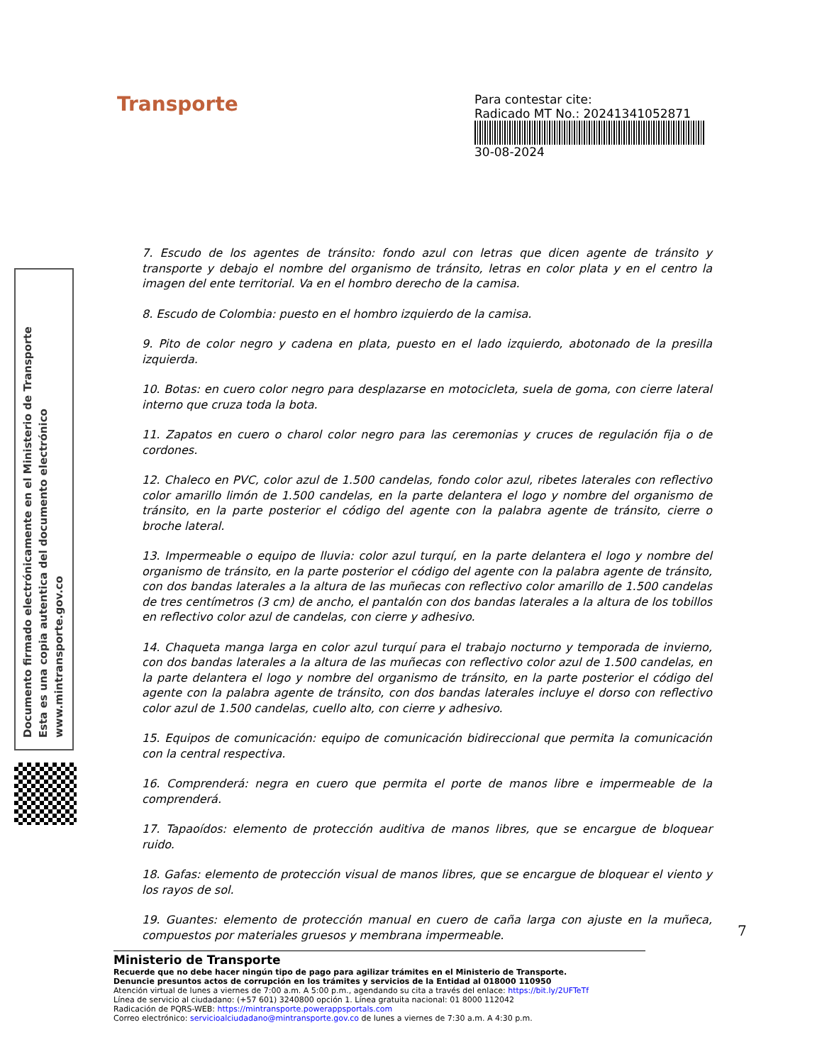Transporte
Para contestar cite:
Radicado MT No.: 20241341052871
30-08-2024
7. Escudo de los agentes de tránsito: fondo azul con letras que dicen agente de tránsito y transporte y debajo el nombre del organismo de tránsito, letras en color plata y en el centro la imagen del ente territorial. Va en el hombro derecho de la camisa.
8. Escudo de Colombia: puesto en el hombro izquierdo de la camisa.
9. Pito de color negro y cadena en plata, puesto en el lado izquierdo, abotonado de la presilla izquierda.
10. Botas: en cuero color negro para desplazarse en motocicleta, suela de goma, con cierre lateral interno que cruza toda la bota.
11. Zapatos en cuero o charol color negro para las ceremonias y cruces de regulación fija o de cordones.
12. Chaleco en PVC, color azul de 1.500 candelas, fondo color azul, ribetes laterales con reflectivo color amarillo limón de 1.500 candelas, en la parte delantera el logo y nombre del organismo de tránsito, en la parte posterior el código del agente con la palabra agente de tránsito, cierre o broche lateral.
13. Impermeable o equipo de lluvia: color azul turquí, en la parte delantera el logo y nombre del organismo de tránsito, en la parte posterior el código del agente con la palabra agente de tránsito, con dos bandas laterales a la altura de las muñecas con reflectivo color amarillo de 1.500 candelas de tres centímetros (3 cm) de ancho, el pantalón con dos bandas laterales a la altura de los tobillos en reflectivo color azul de candelas, con cierre y adhesivo.
14. Chaqueta manga larga en color azul turquí para el trabajo nocturno y temporada de invierno, con dos bandas laterales a la altura de las muñecas con reflectivo color azul de 1.500 candelas, en la parte delantera el logo y nombre del organismo de tránsito, en la parte posterior el código del agente con la palabra agente de tránsito, con dos bandas laterales incluye el dorso con reflectivo color azul de 1.500 candelas, cuello alto, con cierre y adhesivo.
15. Equipos de comunicación: equipo de comunicación bidireccional que permita la comunicación con la central respectiva.
16. Comprenderá: negra en cuero que permita el porte de manos libre e impermeable de la comprenderá.
17. Tapaoídos: elemento de protección auditiva de manos libres, que se encargue de bloquear ruido.
18. Gafas: elemento de protección visual de manos libres, que se encargue de bloquear el viento y los rayos de sol.
19. Guantes: elemento de protección manual en cuero de caña larga con ajuste en la muñeca, compuestos por materiales gruesos y membrana impermeable.
Documento firmado electrónicamente en el Ministerio de Transporte
Esta es una copia autentica del documento electrónico
www.mintransporte.gov.co
7
Ministerio de Transporte
Recuerde que no debe hacer ningún tipo de pago para agilizar trámites en el Ministerio de Transporte.
Denuncie presuntos actos de corrupción en los trámites y servicios de la Entidad al 018000 110950
Atención virtual de lunes a viernes de 7:00 a.m. A 5:00 p.m., agendando su cita a través del enlace: https://bit.ly/2UFTeTf
Línea de servicio al ciudadano: (+57 601) 3240800 opción 1. Línea gratuita nacional: 01 8000 112042
Radicación de PQRS-WEB: https://mintransporte.powerappsportals.com
Correo electrónico: servicioalciudadano@mintransporte.gov.co de lunes a viernes de 7:30 a.m. A 4:30 p.m.